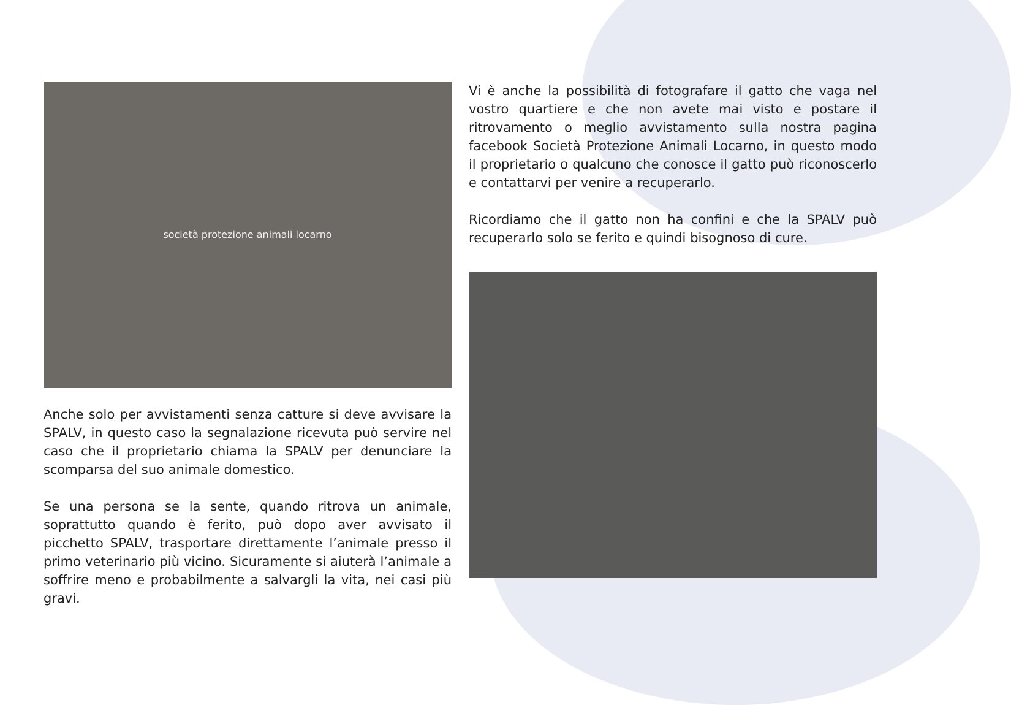società protezione animali locarno
Anche solo per avvistamenti senza catture si deve avvisare la SPALV, in questo caso la segnalazione ricevuta può servire nel caso che il proprietario chiama la SPALV per denunciare la scomparsa del suo animale domestico.
Se una persona se la sente, quando ritrova un animale, soprattutto quando è ferito, può dopo aver avvisato il picchetto SPALV, trasportare direttamente l’animale presso il primo veterinario più vicino. Sicuramente si aiuterà l’animale a soffrire meno e probabilmente a salvargli la vita, nei casi più gravi.
Vi è anche la possibilità di fotografare il gatto che vaga nel vostro quartiere e che non avete mai visto e postare il ritrovamento o meglio avvistamento sulla nostra pagina facebook Società Protezione Animali Locarno, in questo modo il proprietario o qualcuno che conosce il gatto può riconoscerlo e contattarvi per venire a recuperarlo.
Ricordiamo che il gatto non ha confini e che la SPALV può recuperarlo solo se ferito e quindi bisognoso di cure.